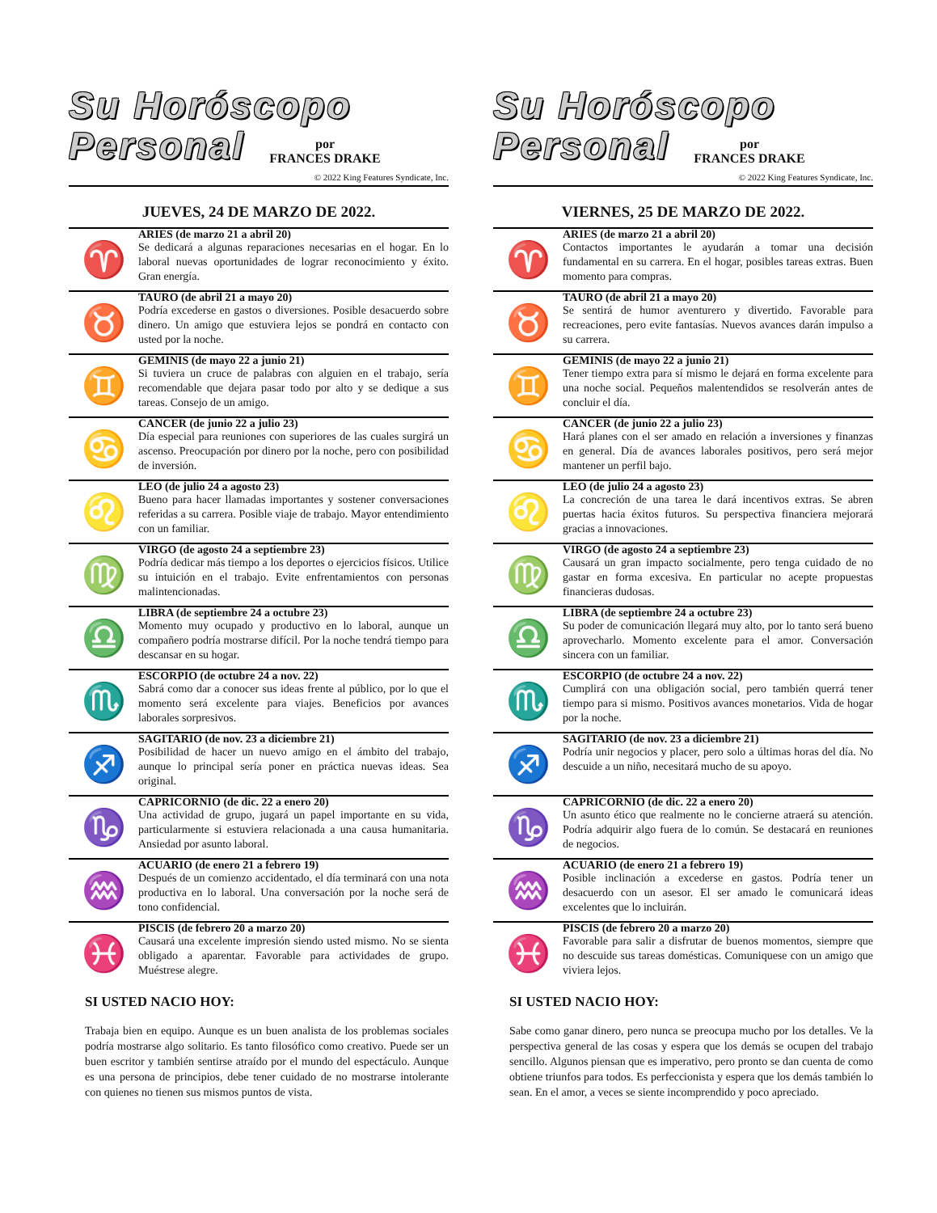Su Horóscopo
Personal
por
FRANCES DRAKE
© 2022 King Features Syndicate, Inc.
JUEVES, 24 DE MARZO DE 2022.
♈
ARIES (de marzo 21 a abril 20)
Se dedicará a algunas reparaciones necesarias en el hogar. En lo laboral nuevas oportunidades de lograr reconocimiento y éxito. Gran energía.
♉
TAURO (de abril 21 a mayo 20)
Podría excederse en gastos o diversiones. Posible desacuerdo sobre dinero. Un amigo que estuviera lejos se pondrá en contacto con usted por la noche.
♊
GEMINIS (de mayo 22 a junio 21)
Si tuviera un cruce de palabras con alguien en el trabajo, sería recomendable que dejara pasar todo por alto y se dedique a sus tareas. Consejo de un amigo.
♋
CANCER (de junio 22 a julio 23)
Día especial para reuniones con superiores de las cuales surgirá un ascenso. Preocupación por dinero por la noche, pero con posibilidad de inversión.
♌
LEO (de julio 24 a agosto 23)
Bueno para hacer llamadas importantes y sostener conversaciones referidas a su carrera. Posible viaje de trabajo. Mayor entendimiento con un familiar.
♍
VIRGO (de agosto 24 a septiembre 23)
Podría dedicar más tiempo a los deportes o ejercicios físicos. Utilice su intuición en el trabajo. Evite enfrentamientos con personas malintencionadas.
♎
LIBRA (de septiembre 24 a octubre 23)
Momento muy ocupado y productivo en lo laboral, aunque un compañero podría mostrarse difícil. Por la noche tendrá tiempo para descansar en su hogar.
♏
ESCORPIO (de octubre 24 a nov. 22)
Sabrá como dar a conocer sus ideas frente al público, por lo que el momento será excelente para viajes. Beneficios por avances laborales sorpresivos.
♐
SAGITARIO (de nov. 23 a diciembre 21)
Posibilidad de hacer un nuevo amigo en el ámbito del trabajo, aunque lo principal sería poner en práctica nuevas ideas. Sea original.
♑
CAPRICORNIO (de dic. 22 a enero 20)
Una actividad de grupo, jugará un papel importante en su vida, particularmente si estuviera relacionada a una causa humanitaria. Ansiedad por asunto laboral.
♒
ACUARIO (de enero 21 a febrero 19)
Después de un comienzo accidentado, el día terminará con una nota productiva en lo laboral. Una conversación por la noche será de tono confidencial.
♓
PISCIS (de febrero 20 a marzo 20)
Causará una excelente impresión siendo usted mismo. No se sienta obligado a aparentar. Favorable para actividades de grupo. Muéstrese alegre.
SI USTED NACIO HOY:
Trabaja bien en equipo. Aunque es un buen analista de los problemas sociales podría mostrarse algo solitario. Es tanto filosófico como creativo. Puede ser un buen escritor y también sentirse atraído por el mundo del espectáculo. Aunque es una persona de principios, debe tener cuidado de no mostrarse intolerante con quienes no tienen sus mismos puntos de vista.
Su Horóscopo
Personal
por
FRANCES DRAKE
© 2022 King Features Syndicate, Inc.
VIERNES, 25 DE MARZO DE 2022.
♈
ARIES (de marzo 21 a abril 20)
Contactos importantes le ayudarán a tomar una decisión fundamental en su carrera. En el hogar, posibles tareas extras. Buen momento para compras.
♉
TAURO (de abril 21 a mayo 20)
Se sentirá de humor aventurero y divertido. Favorable para recreaciones, pero evite fantasías. Nuevos avances darán impulso a su carrera.
♊
GEMINIS (de mayo 22 a junio 21)
Tener tiempo extra para sí mismo le dejará en forma excelente para una noche social. Pequeños malentendidos se resolverán antes de concluir el día.
♋
CANCER (de junio 22 a julio 23)
Hará planes con el ser amado en relación a inversiones y finanzas en general. Día de avances laborales positivos, pero será mejor mantener un perfil bajo.
♌
LEO (de julio 24 a agosto 23)
La concreción de una tarea le dará incentivos extras. Se abren puertas hacia éxitos futuros. Su perspectiva financiera mejorará gracias a innovaciones.
♍
VIRGO (de agosto 24 a septiembre 23)
Causará un gran impacto socialmente, pero tenga cuidado de no gastar en forma excesiva. En particular no acepte propuestas financieras dudosas.
♎
LIBRA (de septiembre 24 a octubre 23)
Su poder de comunicación llegará muy alto, por lo tanto será bueno aprovecharlo. Momento excelente para el amor. Conversación sincera con un familiar.
♏
ESCORPIO (de octubre 24 a nov. 22)
Cumplirá con una obligación social, pero también querrá tener tiempo para si mismo. Positivos avances monetarios. Vida de hogar por la noche.
♐
SAGITARIO (de nov. 23 a diciembre 21)
Podría unir negocios y placer, pero solo a últimas horas del día. No descuide a un niño, necesitará mucho de su apoyo.
♑
CAPRICORNIO (de dic. 22 a enero 20)
Un asunto ético que realmente no le concierne atraerá su atención. Podría adquirir algo fuera de lo común. Se destacará en reuniones de negocios.
♒
ACUARIO (de enero 21 a febrero 19)
Posible inclinación a excederse en gastos. Podría tener un desacuerdo con un asesor. El ser amado le comunicará ideas excelentes que lo incluirán.
♓
PISCIS (de febrero 20 a marzo 20)
Favorable para salir a disfrutar de buenos momentos, siempre que no descuide sus tareas domésticas. Comuniquese con un amigo que viviera lejos.
SI USTED NACIO HOY:
Sabe como ganar dinero, pero nunca se preocupa mucho por los detalles. Ve la perspectiva general de las cosas y espera que los demás se ocupen del trabajo sencillo. Algunos piensan que es imperativo, pero pronto se dan cuenta de como obtiene triunfos para todos. Es perfeccionista y espera que los demás también lo sean. En el amor, a veces se siente incomprendido y poco apreciado.